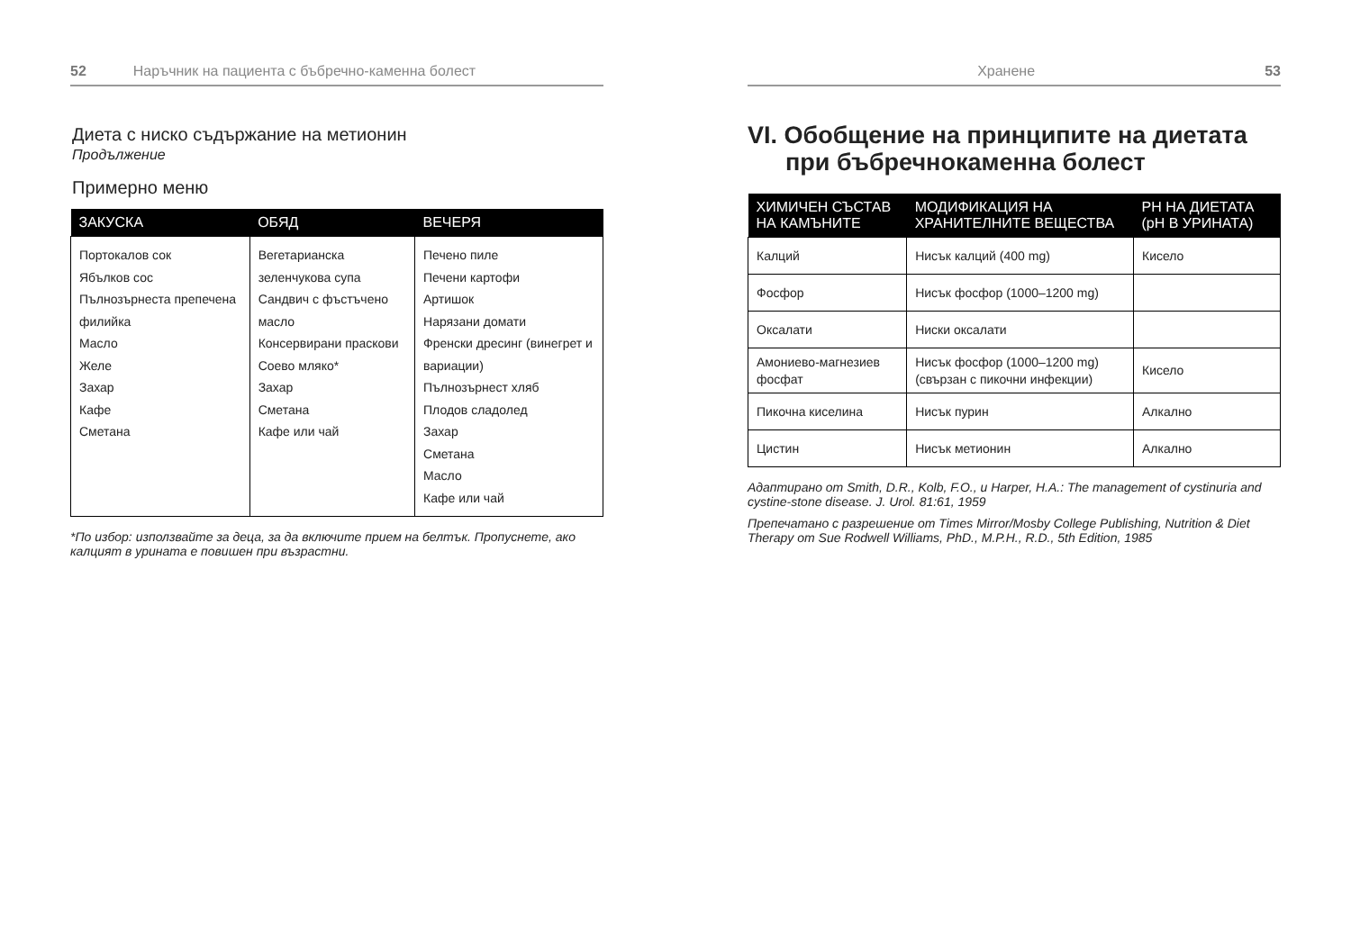52 Наръчник на пациента с бъбречно-каменна болест
Диета с ниско съдържание на метионин
Продължение
Примерно меню
| ЗАКУСКА | ОБЯД | ВЕЧЕРЯ |
| --- | --- | --- |
| Портокалов сок Ябълков сос Пълнозърнеста препечена филийка Масло Желе Захар Кафе Сметана | Вегетарианска зеленчукова супа Сандвич с фъстъчено масло Консервирани праскови Соево мляко* Захар Сметана Кафе или чай | Печено пиле Печени картофи Артишок Нарязани домати Френски дресинг (винегрет и вариации) Пълнозърнест хляб Плодов сладолед Захар Сметана Масло Кафе или чай |
*По избор: използвайте за деца, за да включите прием на белтък. Пропуснете, ако калцият в урината е повишен при възрастни.
Хранене 53
VI. Обобщение на принципите на диетата при бъбречнокаменна болест
| ХИМИЧЕН СЪСТАВ НА КАМЪНИТЕ | МОДИФИКАЦИЯ НА ХРАНИТЕЛНИТЕ ВЕЩЕСТВА | PH НА ДИЕТАТА (pH В УРИНАТА) |
| --- | --- | --- |
| Калций | Нисък калций (400 mg) | Кисело |
| Фосфор | Нисък фосфор (1000–1200 mg) | |
| Оксалати | Ниски оксалати | |
| Амониево-магнезиев фосфат | Нисък фосфор (1000–1200 mg) (свързан с пикочни инфекции) | Кисело |
| Пикочна киселина | Нисък пурин | Алкално |
| Цистин | Нисък метионин | Алкално |
Адаптирано от Smith, D.R., Kolb, F.O., и Harper, H.A.: The management of cystinuria and cystine-stone disease. J. Urol. 81:61, 1959
Препечатано с разрешение от Times Mirror/Mosby College Publishing, Nutrition & Diet Therapy от Sue Rodwell Williams, PhD., M.P.H., R.D., 5th Edition, 1985